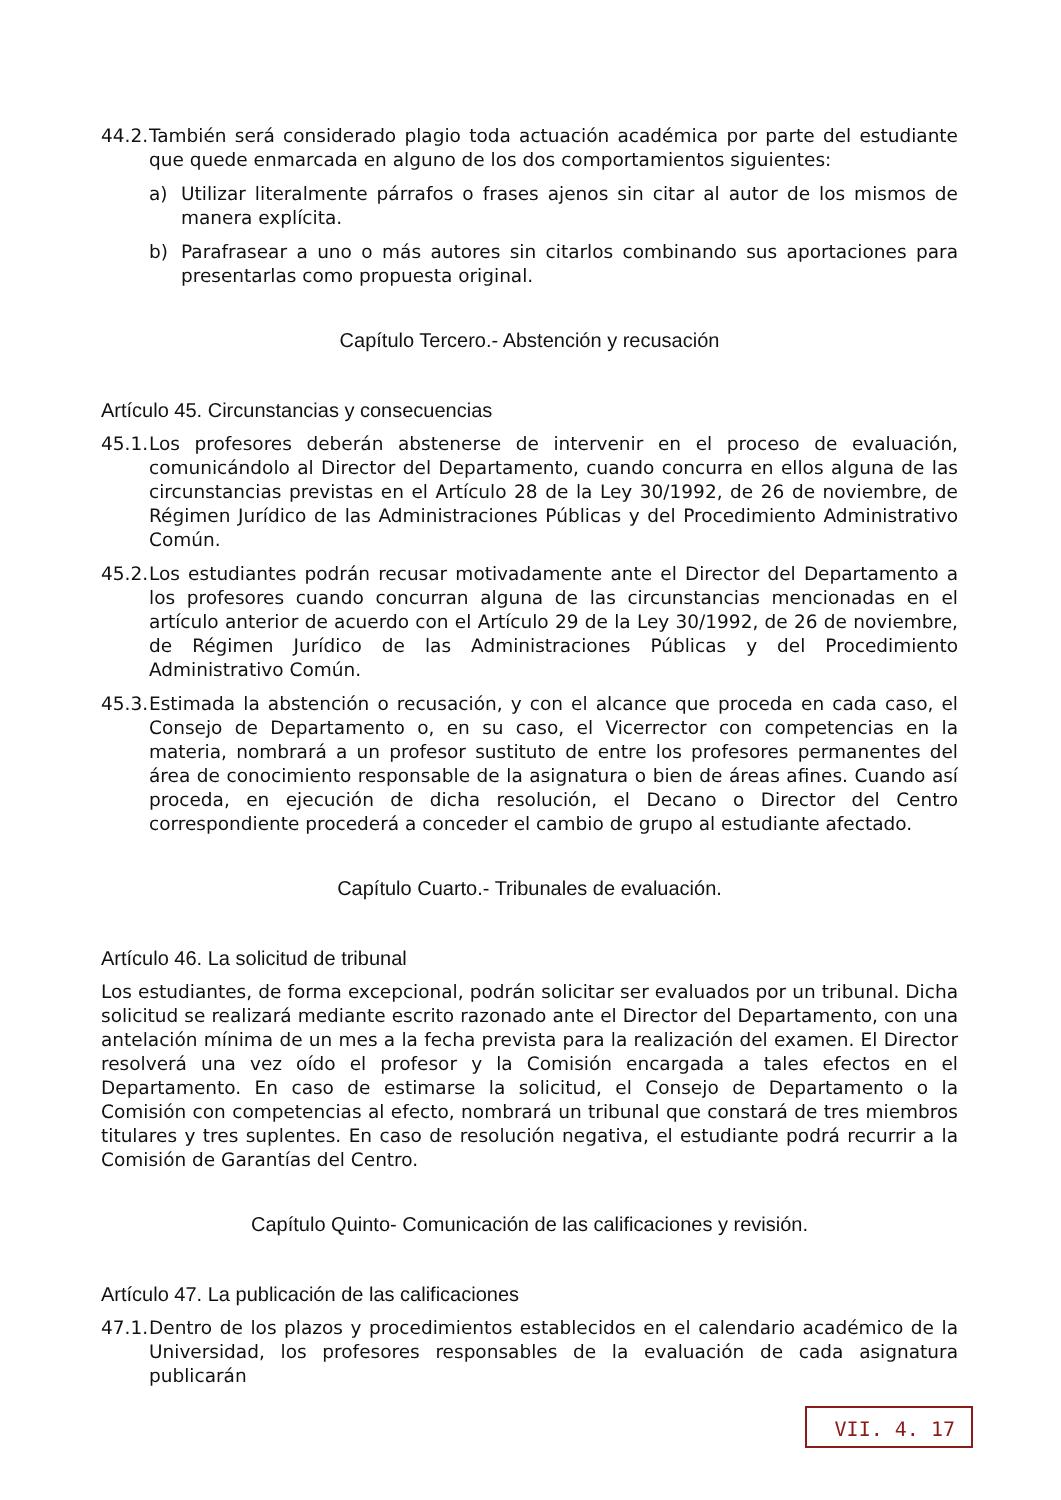44.2. También será considerado plagio toda actuación académica por parte del estudiante que quede enmarcada en alguno de los dos comportamientos siguientes:
a) Utilizar literalmente párrafos o frases ajenos sin citar al autor de los mismos de manera explícita.
b) Parafrasear a uno o más autores sin citarlos combinando sus aportaciones para presentarlas como propuesta original.
Capítulo Tercero.- Abstención y recusación
Artículo 45. Circunstancias y consecuencias
45.1. Los profesores deberán abstenerse de intervenir en el proceso de evaluación, comunicándolo al Director del Departamento, cuando concurra en ellos alguna de las circunstancias previstas en el Artículo 28 de la Ley 30/1992, de 26 de noviembre, de Régimen Jurídico de las Administraciones Públicas y del Procedimiento Administrativo Común.
45.2. Los estudiantes podrán recusar motivadamente ante el Director del Departamento a los profesores cuando concurran alguna de las circunstancias mencionadas en el artículo anterior de acuerdo con el Artículo 29 de la Ley 30/1992, de 26 de noviembre, de Régimen Jurídico de las Administraciones Públicas y del Procedimiento Administrativo Común.
45.3. Estimada la abstención o recusación, y con el alcance que proceda en cada caso, el Consejo de Departamento o, en su caso, el Vicerrector con competencias en la materia, nombrará a un profesor sustituto de entre los profesores permanentes del área de conocimiento responsable de la asignatura o bien de áreas afines. Cuando así proceda, en ejecución de dicha resolución, el Decano o Director del Centro correspondiente procederá a conceder el cambio de grupo al estudiante afectado.
Capítulo Cuarto.- Tribunales de evaluación.
Artículo 46. La solicitud de tribunal
Los estudiantes, de forma excepcional, podrán solicitar ser evaluados por un tribunal. Dicha solicitud se realizará mediante escrito razonado ante el Director del Departamento, con una antelación mínima de un mes a la fecha prevista para la realización del examen. El Director resolverá una vez oído el profesor y la Comisión encargada a tales efectos en el Departamento. En caso de estimarse la solicitud, el Consejo de Departamento o la Comisión con competencias al efecto, nombrará un tribunal que constará de tres miembros titulares y tres suplentes. En caso de resolución negativa, el estudiante podrá recurrir a la Comisión de Garantías del Centro.
Capítulo Quinto- Comunicación de las calificaciones y revisión.
Artículo 47. La publicación de las calificaciones
47.1. Dentro de los plazos y procedimientos establecidos en el calendario académico de la Universidad, los profesores responsables de la evaluación de cada asignatura publicarán
VII. 4. 17